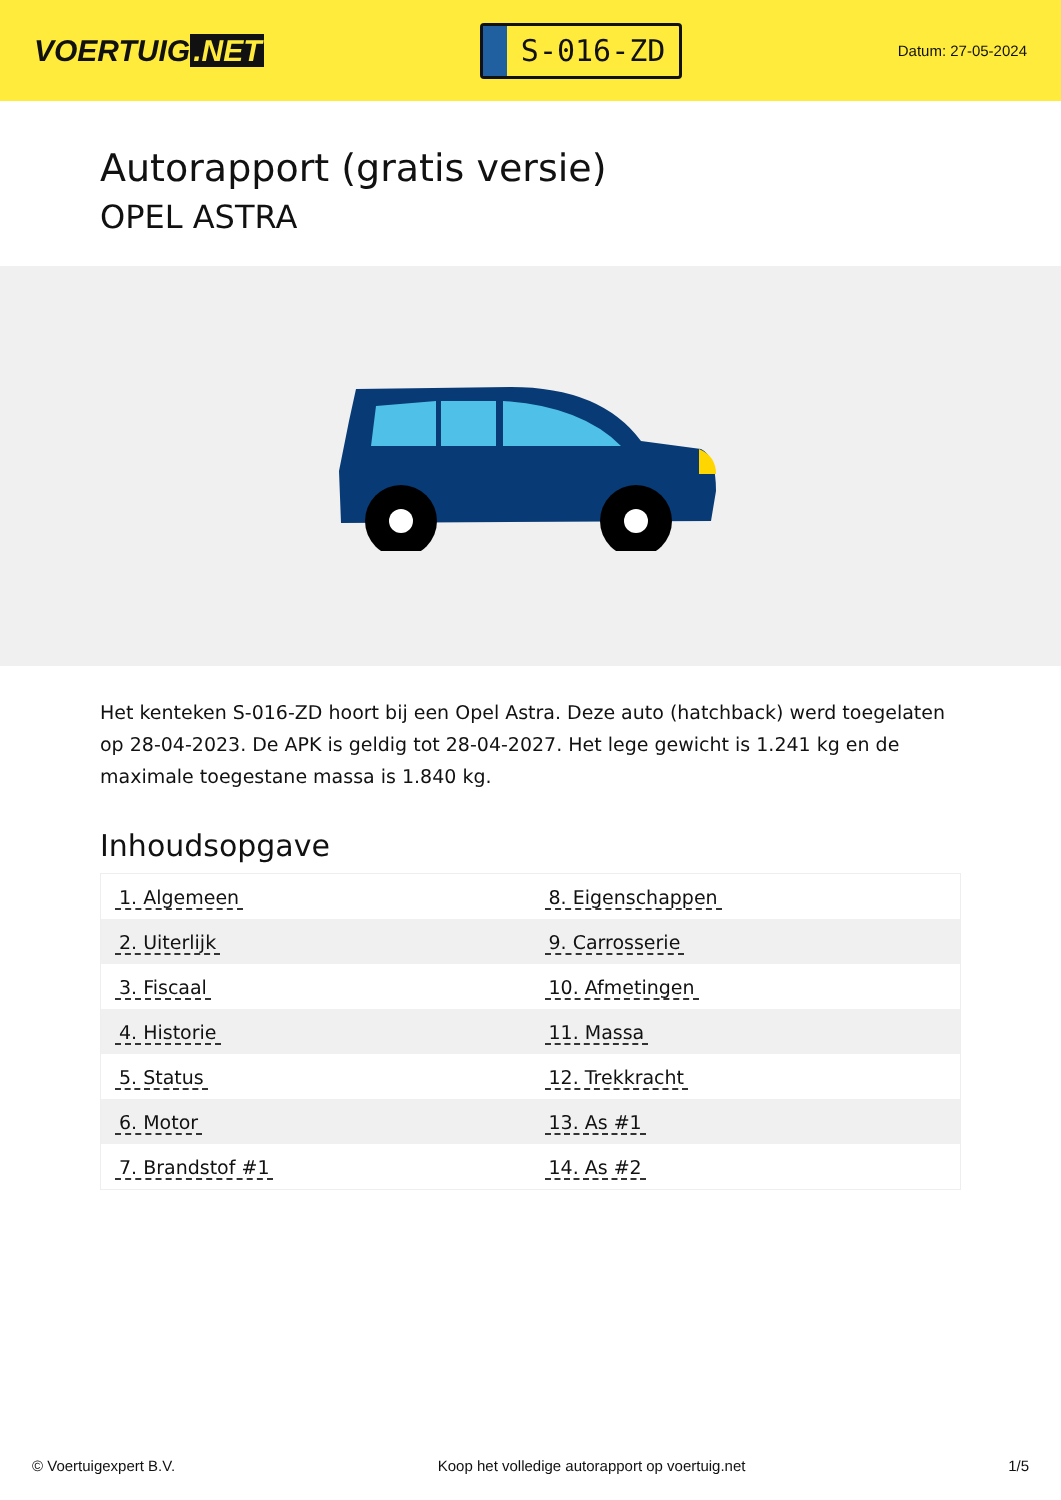VOERTUIG.NET
S-016-ZD
Datum: 27-05-2024
Autorapport (gratis versie)
OPEL ASTRA
Het kenteken S-016-ZD hoort bij een Opel Astra. Deze auto (hatchback) werd toegelaten op 28-04-2023. De APK is geldig tot 28-04-2027. Het lege gewicht is 1.241 kg en de maximale toegestane massa is 1.840 kg.
Inhoudsopgave
| 1. Algemeen | 8. Eigenschappen |
| 2. Uiterlijk | 9. Carrosserie |
| 3. Fiscaal | 10. Afmetingen |
| 4. Historie | 11. Massa |
| 5. Status | 12. Trekkracht |
| 6. Motor | 13. As #1 |
| 7. Brandstof #1 | 14. As #2 |
© Voertuigexpert B.V. Koop het volledige autorapport op voertuig.net 1/5